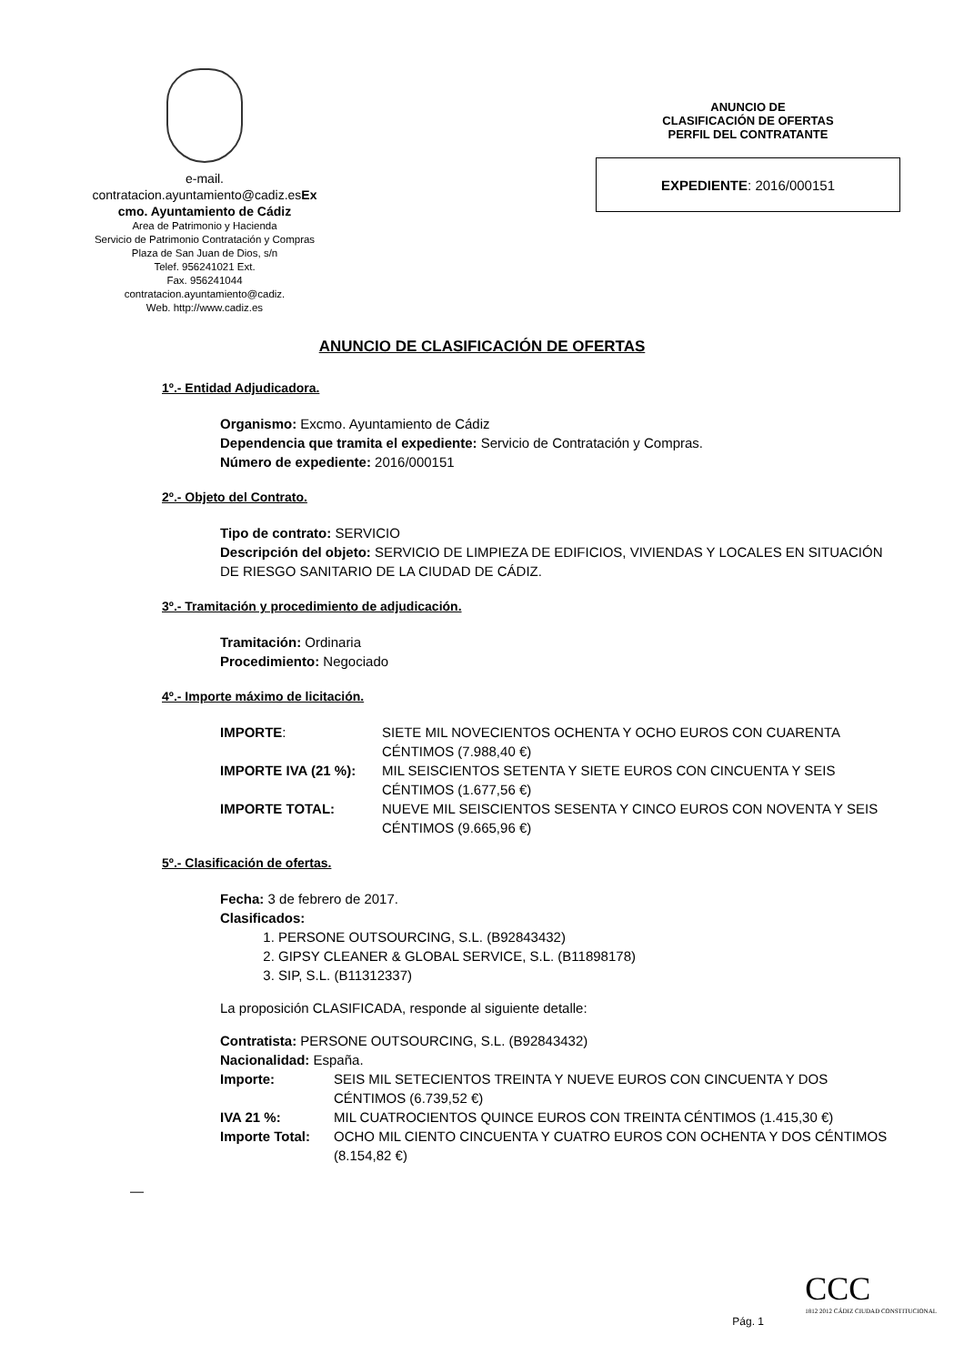e-mail.
contratacion.ayuntamiento@cadiz.esEx
cmo. Ayuntamiento de Cádiz
Area de Patrimonio y Hacienda
Servicio de Patrimonio Contratación y Compras
Plaza de San Juan de Dios, s/n
Telef. 956241021 Ext.
Fax. 956241044
contratacion.ayuntamiento@cadiz.
Web. http://www.cadiz.es
ANUNCIO DE
CLASIFICACIÓN DE OFERTAS
PERFIL DEL CONTRATANTE
EXPEDIENTE: 2016/000151
ANUNCIO DE CLASIFICACIÓN DE OFERTAS
1º.- Entidad Adjudicadora.
Organismo: Excmo. Ayuntamiento de Cádiz
Dependencia que tramita el expediente: Servicio de Contratación y Compras.
Número de expediente: 2016/000151
2º.- Objeto del Contrato.
Tipo de contrato: SERVICIO
Descripción del objeto: SERVICIO DE LIMPIEZA DE EDIFICIOS, VIVIENDAS Y LOCALES EN SITUACIÓN DE RIESGO SANITARIO DE LA CIUDAD DE CÁDIZ.
3º.- Tramitación y procedimiento de adjudicación.
Tramitación: Ordinaria
Procedimiento: Negociado
4º.- Importe máximo de licitación.
IMPORTE: SIETE MIL NOVECIENTOS OCHENTA Y OCHO EUROS CON CUARENTA CÉNTIMOS (7.988,40 €)
IMPORTE IVA (21 %): MIL SEISCIENTOS SETENTA Y SIETE EUROS CON CINCUENTA Y SEIS CÉNTIMOS (1.677,56 €)
IMPORTE TOTAL: NUEVE MIL SEISCIENTOS SESENTA Y CINCO EUROS CON NOVENTA Y SEIS CÉNTIMOS (9.665,96 €)
5º.- Clasificación de ofertas.
Fecha: 3 de febrero de 2017.
Clasificados:
1. PERSONE OUTSOURCING, S.L. (B92843432)
2. GIPSY CLEANER & GLOBAL SERVICE, S.L. (B11898178)
3. SIP, S.L. (B11312337)
La proposición CLASIFICADA, responde al siguiente detalle:
Contratista: PERSONE OUTSOURCING, S.L. (B92843432)
Nacionalidad: España.
Importe: SEIS MIL SETECIENTOS TREINTA Y NUEVE EUROS CON CINCUENTA Y DOS CÉNTIMOS (6.739,52 €)
IVA 21 %: MIL CUATROCIENTOS QUINCE EUROS CON TREINTA CÉNTIMOS (1.415,30 €)
Importe Total: OCHO MIL CIENTO CINCUENTA Y CUATRO EUROS CON OCHENTA Y DOS CÉNTIMOS (8.154,82 €)
—
CCC
1812 2012 CÁDIZ CIUDAD CONSTITUCIONAL
Pág. 1